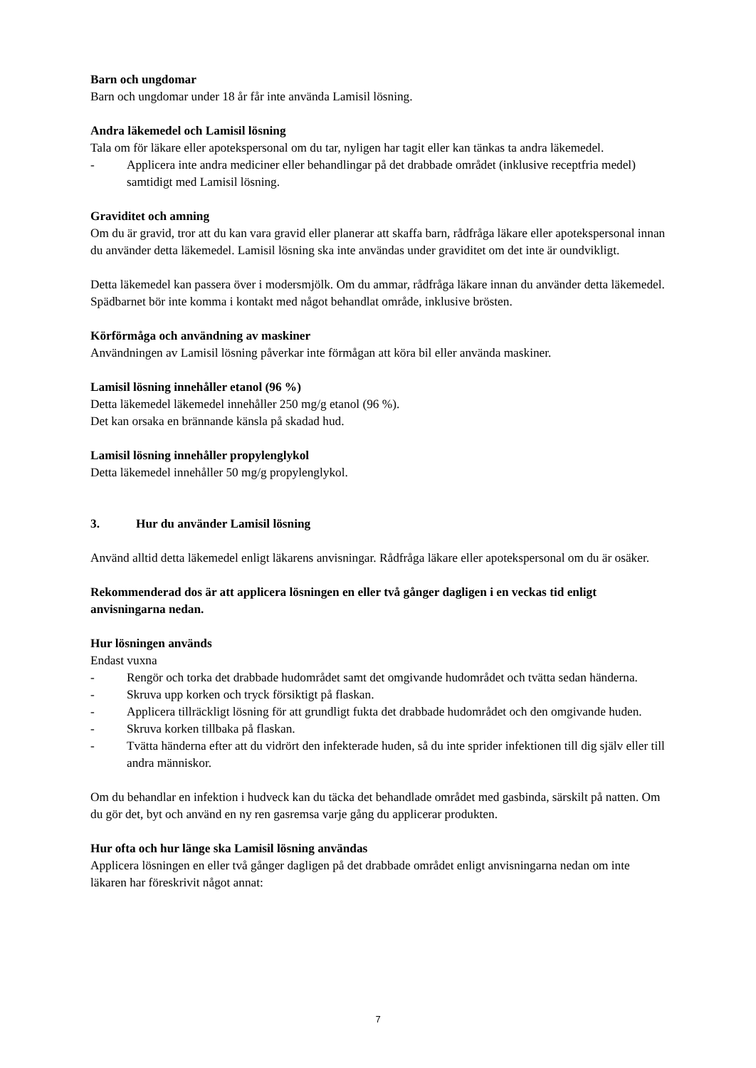Barn och ungdomar
Barn och ungdomar under 18 år får inte använda Lamisil lösning.
Andra läkemedel och Lamisil lösning
Tala om för läkare eller apotekspersonal om du tar, nyligen har tagit eller kan tänkas ta andra läkemedel.
- Applicera inte andra mediciner eller behandlingar på det drabbade området (inklusive receptfria medel) samtidigt med Lamisil lösning.
Graviditet och amning
Om du är gravid, tror att du kan vara gravid eller planerar att skaffa barn, rådfråga läkare eller apotekspersonal innan du använder detta läkemedel. Lamisil lösning ska inte användas under graviditet om det inte är oundvikligt.
Detta läkemedel kan passera över i modersmjölk. Om du ammar, rådfråga läkare innan du använder detta läkemedel. Spädbarnet bör inte komma i kontakt med något behandlat område, inklusive brösten.
Körförmåga och användning av maskiner
Användningen av Lamisil lösning påverkar inte förmågan att köra bil eller använda maskiner.
Lamisil lösning innehåller etanol (96 %)
Detta läkemedel läkemedel innehåller 250 mg/g etanol (96 %).
Det kan orsaka en brännande känsla på skadad hud.
Lamisil lösning innehåller propylenglykol
Detta läkemedel innehåller 50 mg/g propylenglykol.
3. Hur du använder Lamisil lösning
Använd alltid detta läkemedel enligt läkarens anvisningar. Rådfråga läkare eller apotekspersonal om du är osäker.
Rekommenderad dos är att applicera lösningen en eller två gånger dagligen i en veckas tid enligt anvisningarna nedan.
Hur lösningen används
Endast vuxna
- Rengör och torka det drabbade hudområdet samt det omgivande hudområdet och tvätta sedan händerna.
- Skruva upp korken och tryck försiktigt på flaskan.
- Applicera tillräckligt lösning för att grundligt fukta det drabbade hudområdet och den omgivande huden.
- Skruva korken tillbaka på flaskan.
- Tvätta händerna efter att du vidrört den infekterade huden, så du inte sprider infektionen till dig själv eller till andra människor.
Om du behandlar en infektion i hudveck kan du täcka det behandlade området med gasbinda, särskilt på natten. Om du gör det, byt och använd en ny ren gasremsa varje gång du applicerar produkten.
Hur ofta och hur länge ska Lamisil lösning användas
Applicera lösningen en eller två gånger dagligen på det drabbade området enligt anvisningarna nedan om inte läkaren har föreskrivit något annat:
7